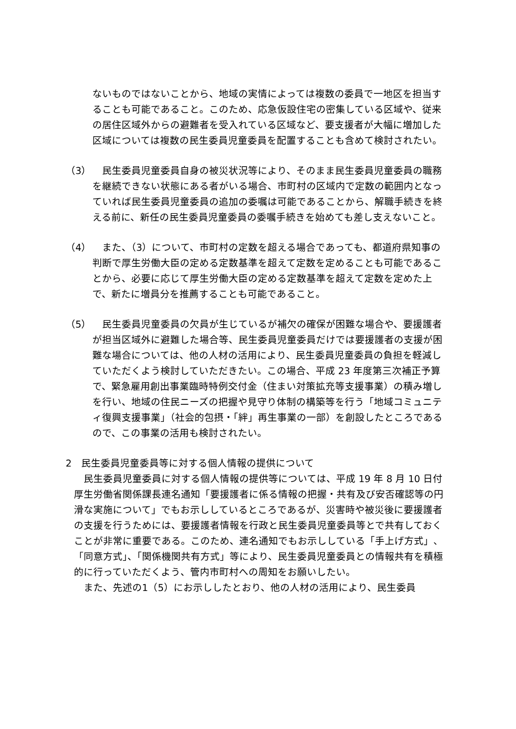ないものではないことから、地域の実情によっては複数の委員で一地区を担当することも可能であること。このため、応急仮設住宅の密集している区域や、従来の居住区域外からの避難者を受入れている区域など、要支援者が大幅に増加した区域については複数の民生委員児童委員を配置することも含めて検討されたい。
（3） 　民生委員児童委員自身の被災状況等により、そのまま民生委員児童委員の職務を継続できない状態にある者がいる場合、市町村の区域内で定数の範囲内となっていれば民生委員児童委員の追加の委嘱は可能であることから、解職手続きを終える前に、新任の民生委員児童委員の委嘱手続きを始めても差し支えないこと。
（4） 　また、（3）について、市町村の定数を超える場合であっても、都道府県知事の判断で厚生労働大臣の定める定数基準を超えて定数を定めることも可能であることから、必要に応じて厚生労働大臣の定める定数基準を超えて定数を定めた上で、新たに増員分を推薦することも可能であること。
（5） 　民生委員児童委員の欠員が生じているが補欠の確保が困難な場合や、要援護者が担当区域外に避難した場合等、民生委員児童委員だけでは要援護者の支援が困難な場合については、他の人材の活用により、民生委員児童委員の負担を軽減していただくよう検討していただきたい。この場合、平成 23 年度第三次補正予算で、緊急雇用創出事業臨時特例交付金（住まい対策拡充等支援事業）の積み増しを行い、地域の住民ニーズの把握や見守り体制の構築等を行う「地域コミュニティ復興支援事業」（社会的包摂・「絆」再生事業の一部）を創設したところであるので、この事業の活用も検討されたい。
2　民生委員児童委員等に対する個人情報の提供について
民生委員児童委員に対する個人情報の提供等については、平成 19 年 8 月 10 日付厚生労働省関係課長連名通知「要援護者に係る情報の把握・共有及び安否確認等の円滑な実施について」でもお示ししているところであるが、災害時や被災後に要援護者の支援を行うためには、要援護者情報を行政と民生委員児童委員等とで共有しておくことが非常に重要である。このため、連名通知でもお示ししている「手上げ方式」、「同意方式」、「関係機関共有方式」等により、民生委員児童委員との情報共有を積極的に行っていただくよう、管内市町村への周知をお願いしたい。
また、先述の1（5）にお示ししたとおり、他の人材の活用により、民生委員